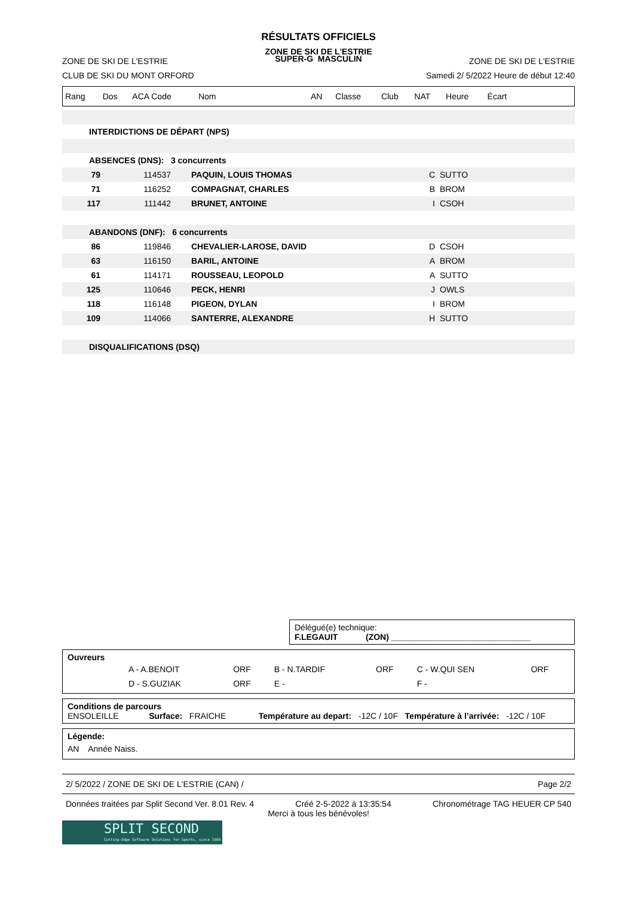RÉSULTATS OFFICIELS
ZONE DE SKI DE L'ESTRIE
ZONE DE SKI DE L'ESTRIE SUPER-G MASCULIN ZONE DE SKI DE L'ESTRIE
CLUB DE SKI DU MONT ORFORD Samedi 2/ 5/2022 Heure de début 12:40
| Rang | Dos | ACA Code | Nom | AN | Classe | Club | NAT | Heure | Écart | |
| INTERDICTIONS DE DÉPART (NPS) | | | | | |
| ABSENCES (DNS): 3 concurrents | | | | | |
| 79 | 114537 | PAQUIN, LOUIS THOMAS | C | SUTTO | |
| 71 | 116252 | COMPAGNAT, CHARLES | B | BROM | |
| 117 | 111442 | BRUNET, ANTOINE | I | CSOH | |
| ABANDONS (DNF): 6 concurrents | | | | | |
| 86 | 119846 | CHEVALIER-LAROSE, DAVID | D | CSOH | |
| 63 | 116150 | BARIL, ANTOINE | A | BROM | |
| 61 | 114171 | ROUSSEAU, LEOPOLD | A | SUTTO | |
| 125 | 110646 | PECK, HENRI | J | OWLS | |
| 118 | 116148 | PIGEON, DYLAN | I | BROM | |
| 109 | 114066 | SANTERRE, ALEXANDRE | H | SUTTO | |
| DISQUALIFICATIONS (DSQ) | | | | | |
Délégué(e) technique:
F.LEGAUIT (ZON) ______________________________
Ouvreurs
| | A - A.BENOIT | ORF | B - N.TARDIF | ORF | C - W.QUI SEN | ORF |
| | D - S.GUZIAK | ORF | E - | | F - | |
Conditions de parcours
ENSOLEILLE Surface: FRAICHE Température au depart: -12C / 10F Température à l’arrivée: -12C / 10F
Légende:
AN Année Naiss.
2/ 5/2022 / ZONE DE SKI DE L'ESTRIE (CAN) / Page 2/2
Données traitées par Split Second Ver. 8.01 Rev. 4 Créé 2-5-2022 à 13:35:54 Chronométrage TAG HEUER CP 540
Merci à tous les bénévoles!
SPLIT SECOND
Cutting-Edge Software Solutions for Sports, since 1990